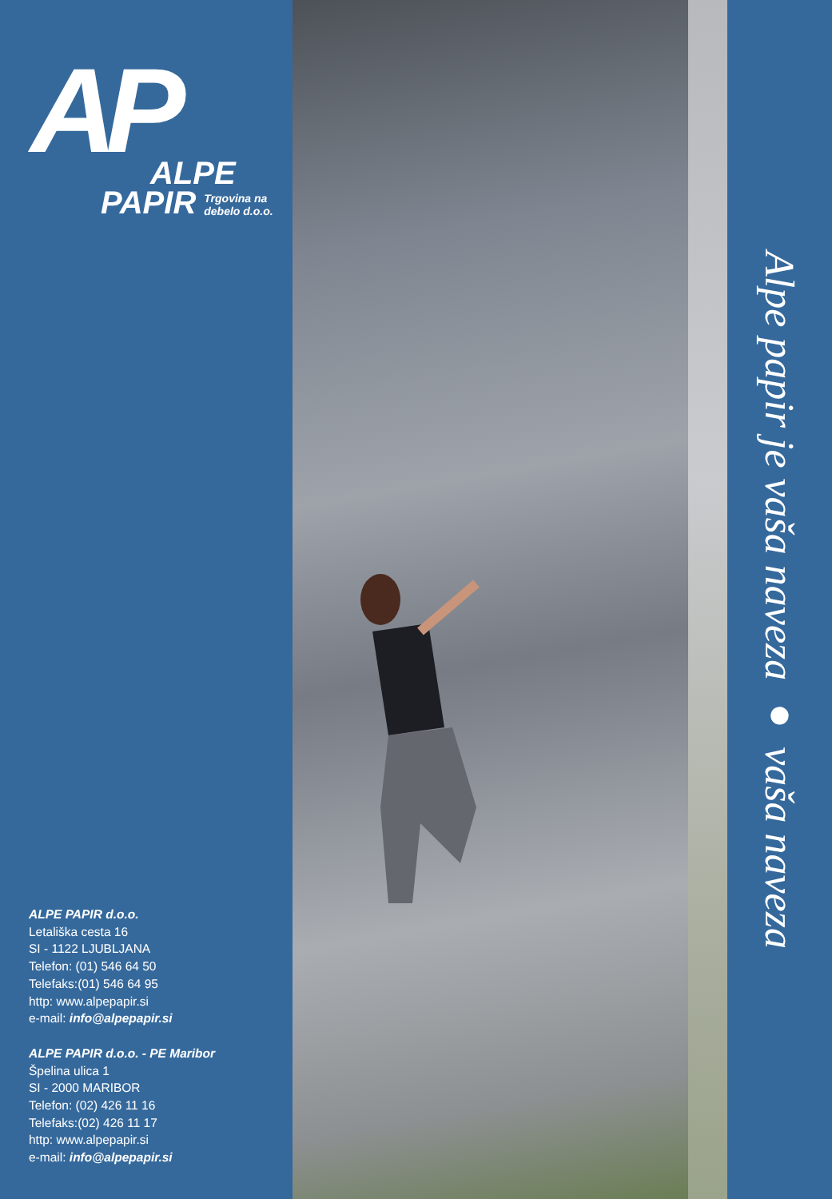AP
ALPE
PAPIR Trgovina na
debelo d.o.o.
ALPE PAPIR d.o.o.
Letališka cesta 16
SI - 1122 LJUBLJANA
Telefon: (01) 546 64 50
Telefaks:(01) 546 64 95
http: www.alpepapir.si
e-mail: info@alpepapir.si
ALPE PAPIR d.o.o. - PE Maribor
Špelina ulica 1
SI - 2000 MARIBOR
Telefon: (02) 426 11 16
Telefaks:(02) 426 11 17
http: www.alpepapir.si
e-mail: info@alpepapir.si
Alpe papir je vaša naveza ● vaša naveza